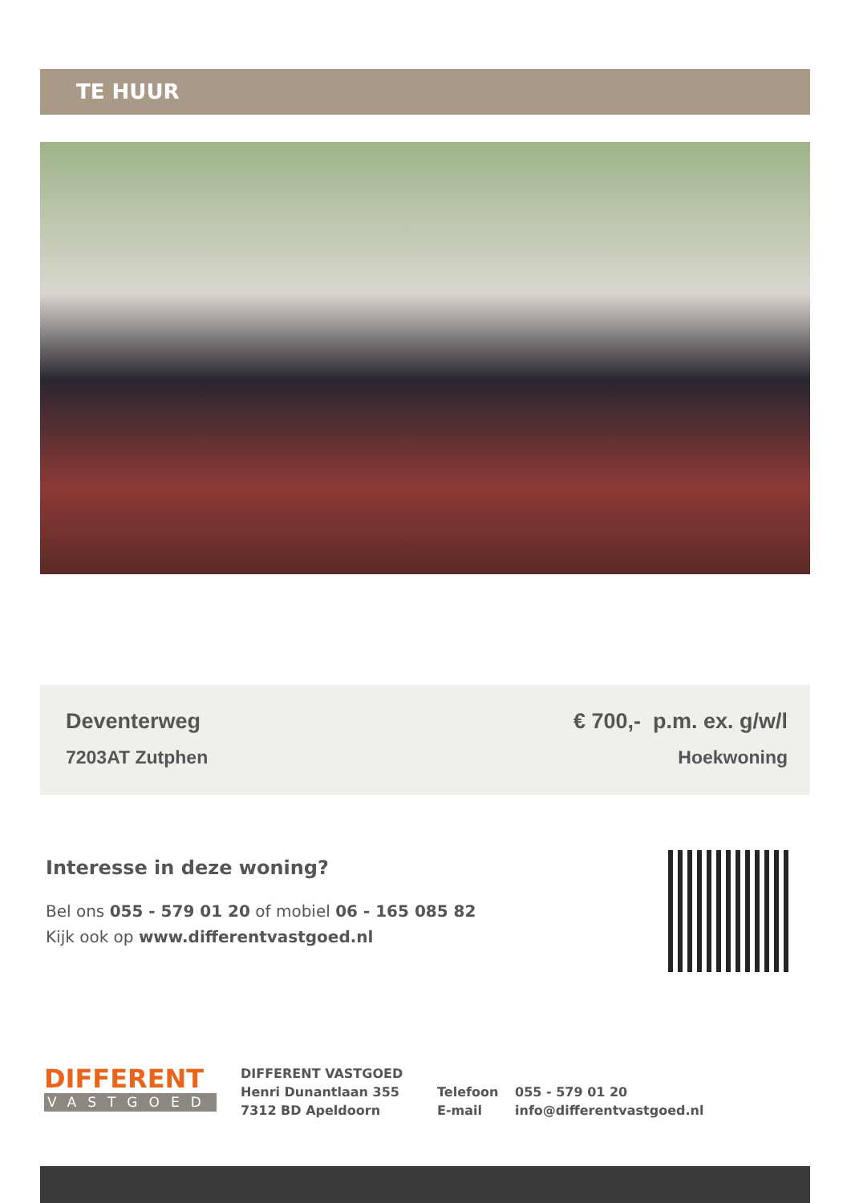TE HUUR
Deventerweg
7203AT Zutphen
€ 700,- p.m. ex. g/w/l
Hoekwoning
Interesse in deze woning?
Bel ons 055 - 579 01 20 of mobiel 06 - 165 085 82
Kijk ook op www.differentvastgoed.nl
DIFFERENT
VASTGOED
DIFFERENT VASTGOED
Henri Dunantlaan 355
7312 BD Apeldoorn
Telefoon
E-mail
055 - 579 01 20
info@differentvastgoed.nl